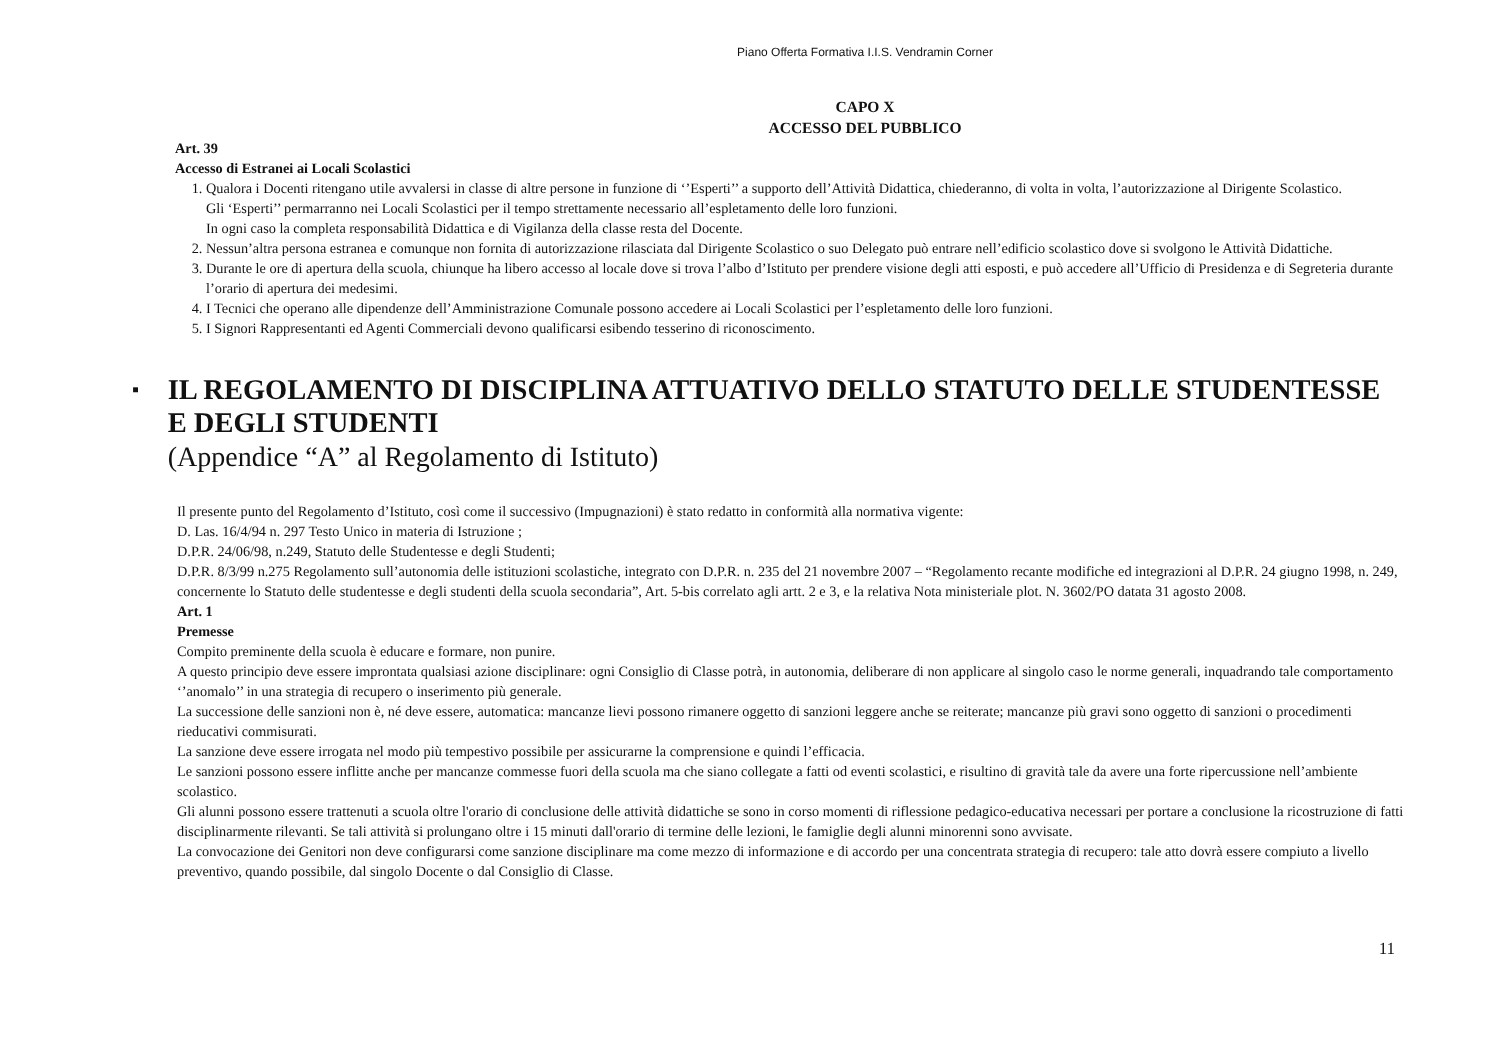Piano Offerta Formativa I.I.S. Vendramin Corner
CAPO X
ACCESSO DEL PUBBLICO
Art. 39
Accesso di Estranei ai Locali Scolastici
1. Qualora i Docenti ritengano utile avvalersi in classe di altre persone in funzione di ‘’Esperti’’ a supporto dell’Attività Didattica, chiederanno, di volta in volta, l’autorizzazione al Dirigente Scolastico.
Gli ‘Esperti’’ permarranno nei Locali Scolastici per il tempo strettamente necessario all’espletamento delle loro funzioni.
In ogni caso la completa responsabilità Didattica e di Vigilanza della classe resta del Docente.
2. Nessun’altra persona estranea e comunque non fornita di autorizzazione rilasciata dal Dirigente Scolastico o suo Delegato può entrare nell’edificio scolastico dove si svolgono le Attività Didattiche.
3. Durante le ore di apertura della scuola, chiunque ha libero accesso al locale dove si trova l’albo d’Istituto per prendere visione degli atti esposti, e può accedere all’Ufficio di Presidenza e di Segreteria durante l’orario di apertura dei medesimi.
4. I Tecnici che operano alle dipendenze dell’Amministrazione Comunale possono accedere ai Locali Scolastici per l’espletamento delle loro funzioni.
5. I Signori Rappresentanti ed Agenti Commerciali devono qualificarsi esibendo tesserino di riconoscimento.
▪
IL REGOLAMENTO DI DISCIPLINA ATTUATIVO DELLO STATUTO DELLE STUDENTESSE E DEGLI STUDENTI
(Appendice “A” al Regolamento di Istituto)
Il presente punto del Regolamento d’Istituto, così come il successivo (Impugnazioni) è stato redatto in conformità alla normativa vigente:
D. Las. 16/4/94 n. 297 Testo Unico in materia di Istruzione ;
D.P.R. 24/06/98, n.249, Statuto delle Studentesse e degli Studenti;
D.P.R. 8/3/99 n.275 Regolamento sull’autonomia delle istituzioni scolastiche, integrato con D.P.R. n. 235 del 21 novembre 2007 – “Regolamento recante modifiche ed integrazioni al D.P.R. 24 giugno 1998, n. 249, concernente lo Statuto delle studentesse e degli studenti della scuola secondaria”, Art. 5-bis correlato agli artt. 2 e 3, e la relativa Nota ministeriale plot. N. 3602/PO datata 31 agosto 2008.
Art. 1
Premesse
Compito preminente della scuola è educare e formare, non punire.
A questo principio deve essere improntata qualsiasi azione disciplinare: ogni Consiglio di Classe potrà, in autonomia, deliberare di non applicare al singolo caso le norme generali, inquadrando tale comportamento ‘’anomalo’’ in una strategia di recupero o inserimento più generale.
La successione delle sanzioni non è, né deve essere, automatica: mancanze lievi possono rimanere oggetto di sanzioni leggere anche se reiterate; mancanze più gravi sono oggetto di sanzioni o procedimenti rieducativi commisurati.
La sanzione deve essere irrogata nel modo più tempestivo possibile per assicurarne la comprensione e quindi l’efficacia.
Le sanzioni possono essere inflitte anche per mancanze commesse fuori della scuola ma che siano collegate a fatti od eventi scolastici, e risultino di gravità tale da avere una forte ripercussione nell’ambiente scolastico.
Gli alunni possono essere trattenuti a scuola oltre l'orario di conclusione delle attività didattiche se sono in corso momenti di riflessione pedagico-educativa necessari per portare a conclusione la ricostruzione di fatti disciplinarmente rilevanti. Se tali attività si prolungano oltre i 15 minuti dall'orario di termine delle lezioni, le famiglie degli alunni minorenni sono avvisate.
La convocazione dei Genitori non deve configurarsi come sanzione disciplinare ma come mezzo di informazione e di accordo per una concentrata strategia di recupero: tale atto dovrà essere compiuto a livello preventivo, quando possibile, dal singolo Docente o dal Consiglio di Classe.
11